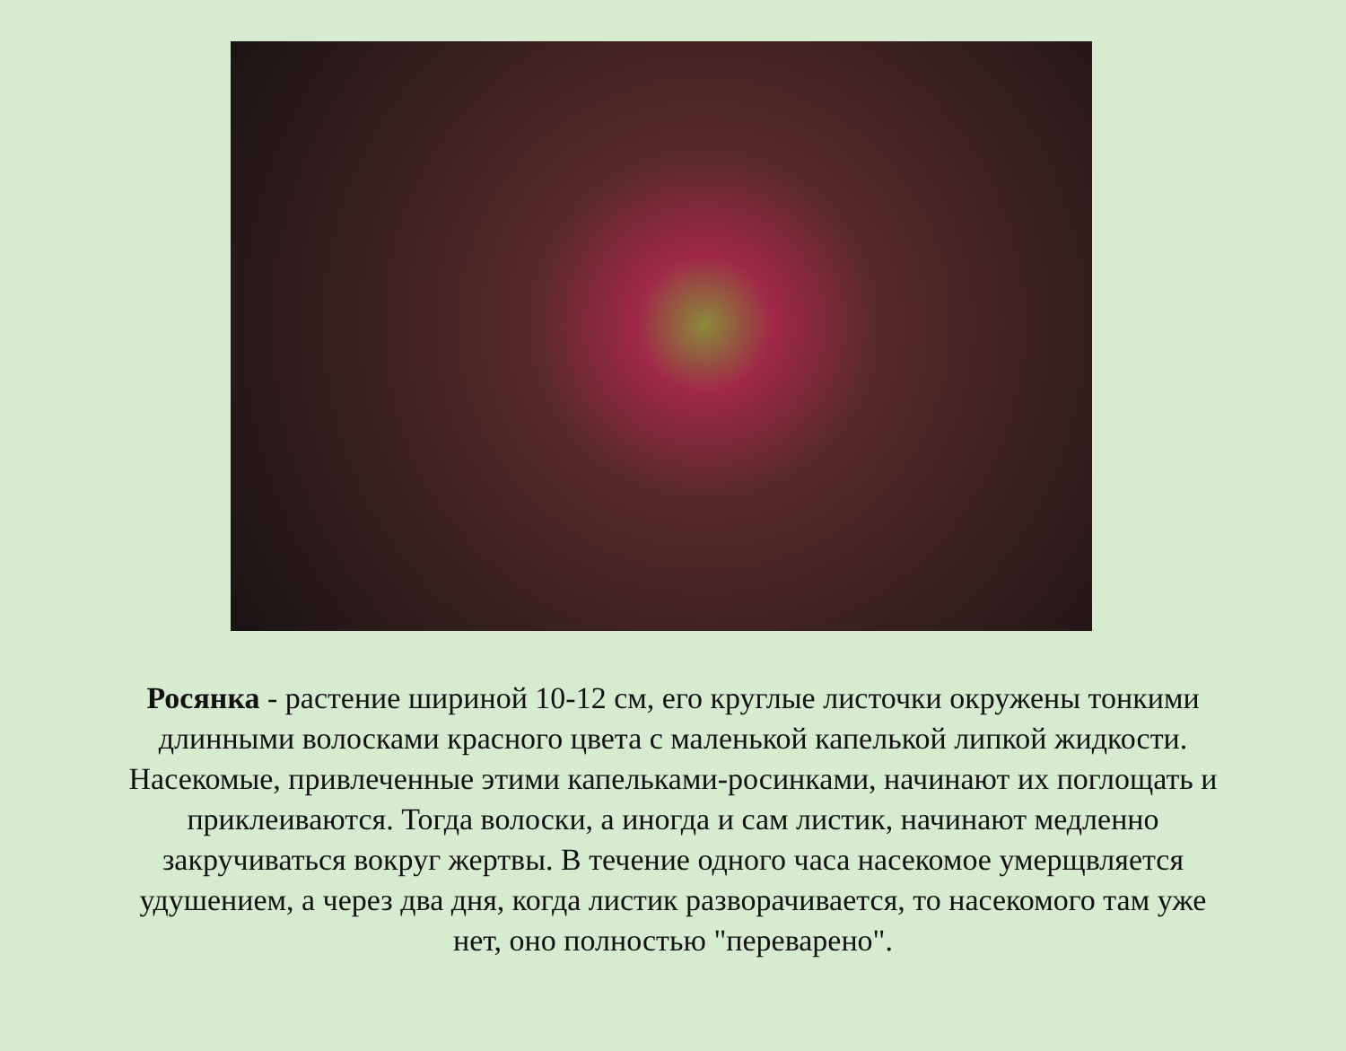Росянка - растение шириной 10-12 см, его круглые листочки окружены тонкими длинными волосками красного цвета с маленькой капелькой липкой жидкости. Насекомые, привлеченные этими капельками-росинками, начинают их поглощать и приклеиваются. Тогда волоски, а иногда и сам листик, начинают медленно закручиваться вокруг жертвы. В течение одного часа насекомое умерщвляется удушением, а через два дня, когда листик разворачивается, то насекомого там уже нет, оно полностью "переварено".